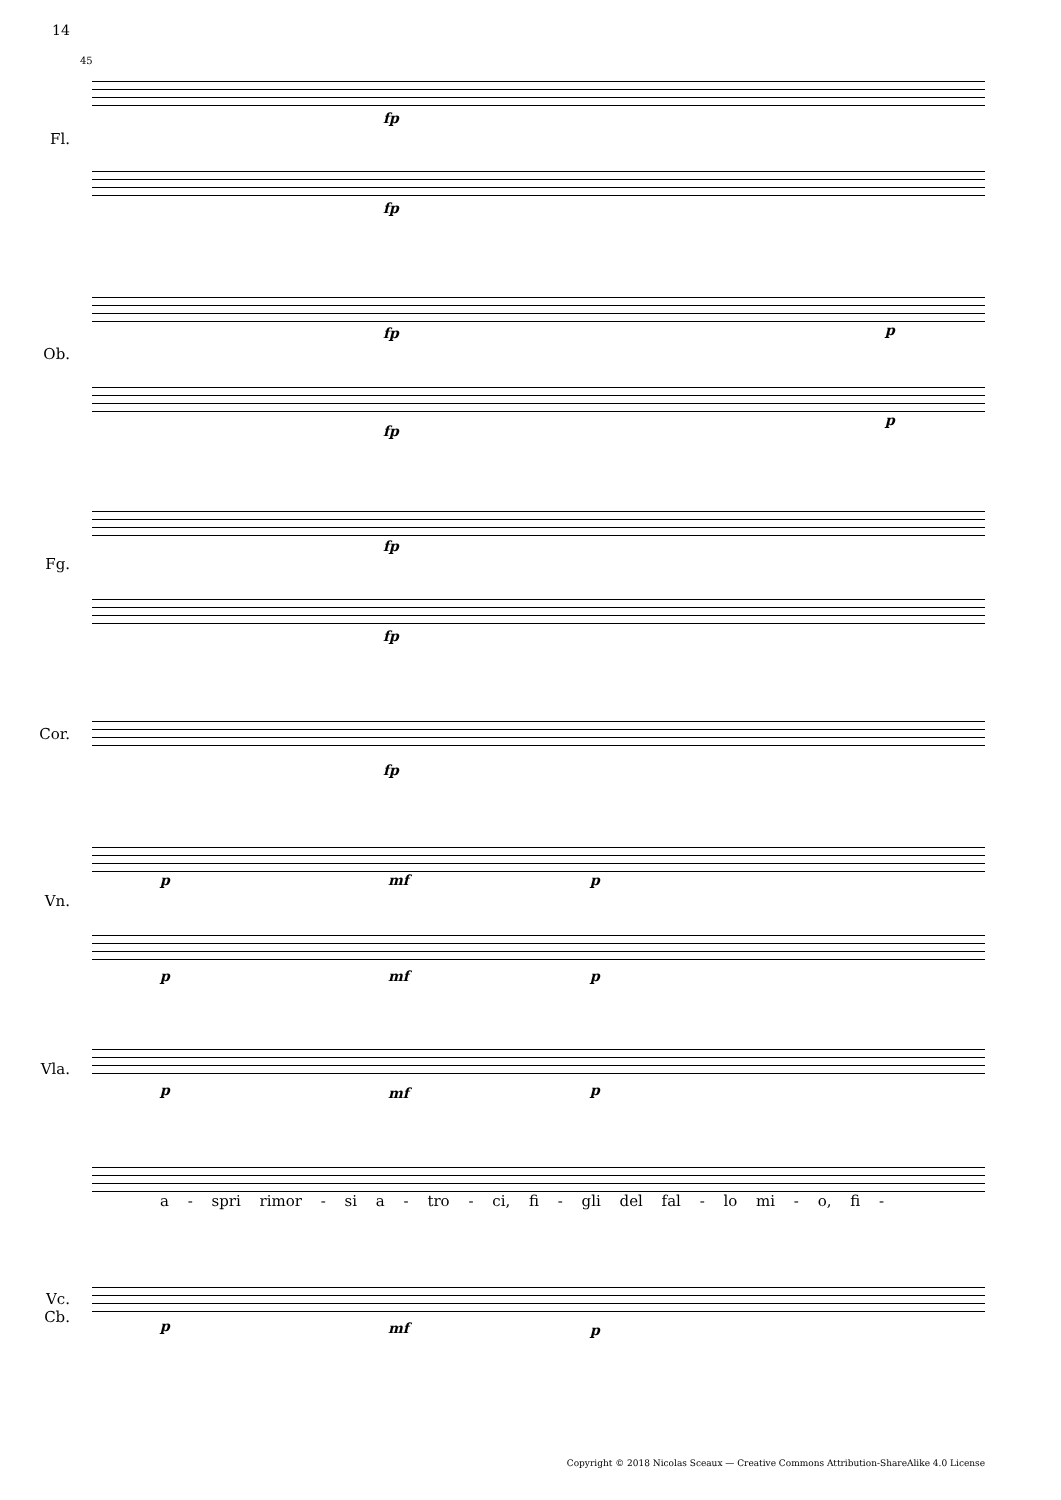14
45
Fl.
Ob.
Fg.
Cor.
Vn.
Vla.
Vc.
Cb.
fp
fp
fp p
fp
p
fp
fp
fp
p mf p
p mf p
p mf p
a - spri rimor - si a - tro - ci, fi - gli del fal - lo mi - o, fi -
p mf p
Copyright © 2018 Nicolas Sceaux — Creative Commons Attribution-ShareAlike 4.0 License